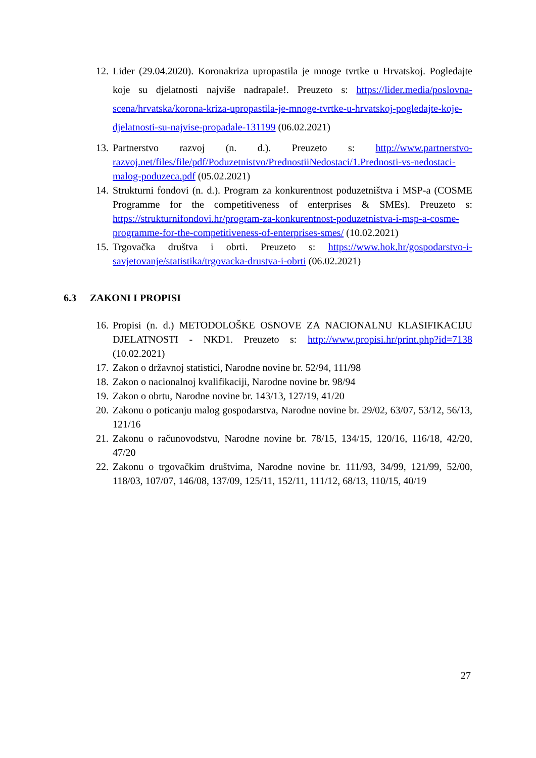12.
Lider (29.04.2020). Koronakriza upropastila je mnoge tvrtke u Hrvatskoj. Pogledajte koje su djelatnosti najviše nadrapale!. Preuzeto s: https://lider.media/poslovna-scena/hrvatska/korona-kriza-upropastila-je-mnoge-tvrtke-u-hrvatskoj-pogledajte-koje-djelatnosti-su-najvise-propadale-131199 (06.02.2021)
13.
Partnerstvo razvoj (n. d.). Preuzeto s: http://www.partnerstvo-razvoj.net/files/file/pdf/Poduzetnistvo/PrednostiiNedostaci/1.Prednosti-vs-nedostaci-malog-poduzeca.pdf (05.02.2021)
14.
Strukturni fondovi (n. d.). Program za konkurentnost poduzetništva i MSP-a (COSME Programme for the competitiveness of enterprises & SMEs). Preuzeto s: https://strukturnifondovi.hr/program-za-konkurentnost-poduzetnistva-i-msp-a-cosme-programme-for-the-competitiveness-of-enterprises-smes/ (10.02.2021)
15.
Trgovačka društva i obrti. Preuzeto s: https://www.hok.hr/gospodarstvo-i-savjetovanje/statistika/trgovacka-drustva-i-obrti (06.02.2021)
6.3 ZAKONI I PROPISI
16.
Propisi (n. d.) METODOLOŠKE OSNOVE ZA NACIONALNU KLASIFIKACIJU DJELATNOSTI - NKD1. Preuzeto s: http://www.propisi.hr/print.php?id=7138 (10.02.2021)
17.
Zakon o državnoj statistici, Narodne novine br. 52/94, 111/98
18.
Zakon o nacionalnoj kvalifikaciji, Narodne novine br. 98/94
19.
Zakon o obrtu, Narodne novine br. 143/13, 127/19, 41/20
20.
Zakonu o poticanju malog gospodarstva, Narodne novine br. 29/02, 63/07, 53/12, 56/13, 121/16
21.
Zakonu o računovodstvu, Narodne novine br. 78/15, 134/15, 120/16, 116/18, 42/20, 47/20
22.
Zakonu o trgovačkim društvima, Narodne novine br. 111/93, 34/99, 121/99, 52/00, 118/03, 107/07, 146/08, 137/09, 125/11, 152/11, 111/12, 68/13, 110/15, 40/19
27